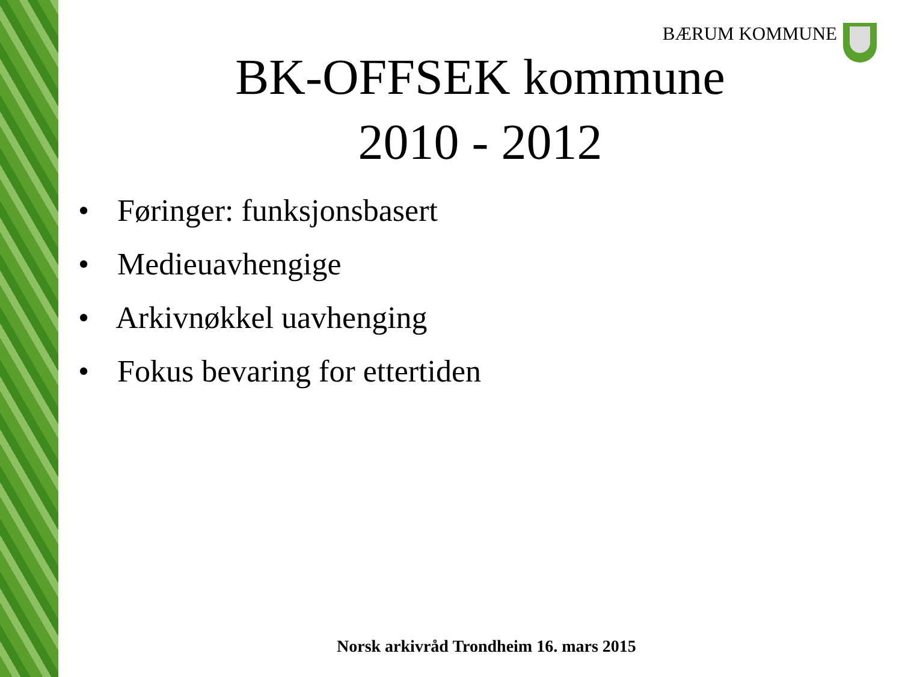BÆRUM KOMMUNE
BK-OFFSEK kommune
2010 - 2012
• Føringer: funksjonsbasert
• Medieuavhengige
• Arkivnøkkel uavhenging
• Fokus bevaring for ettertiden
Norsk arkivråd Trondheim 16. mars 2015